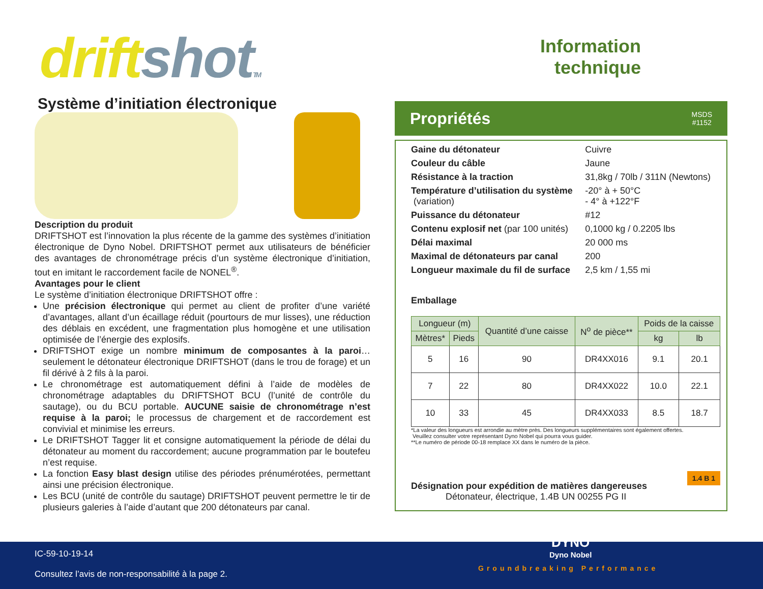drift shot TM
Système d’initiation électronique
Description du produit
DRIFTSHOT est l’innovation la plus récente de la gamme des systèmes d’initiation électronique de Dyno Nobel. DRIFTSHOT permet aux utilisateurs de bénéficier des avantages de chronométrage précis d’un système électronique d’initiation, tout en imitant le raccordement facile de NONEL<sup>®</sup>.
Avantages pour le client
Le système d’initiation électronique DRIFTSHOT offre :
Une précision électronique qui permet au client de profiter d’une variété d’avantages, allant d’un écaillage réduit (pourtours de mur lisses), une réduction des déblais en excédent, une fragmentation plus homogène et une utilisation optimisée de l’énergie des explosifs.
DRIFTSHOT exige un nombre minimum de composantes à la paroi… seulement le détonateur électronique DRIFTSHOT (dans le trou de forage) et un fil dérivé à 2 fils à la paroi.
Le chronométrage est automatiquement défini à l’aide de modèles de chronométrage adaptables du DRIFTSHOT BCU (l’unité de contrôle du sautage), ou du BCU portable. AUCUNE saisie de chronométrage n’est requise à la paroi; le processus de chargement et de raccordement est convivial et minimise les erreurs.
Le DRIFTSHOT Tagger lit et consigne automatiquement la période de délai du détonateur au moment du raccordement; aucune programmation par le boutefeu n’est requise.
La fonction Easy blast design utilise des périodes prénumérotées, permettant ainsi une précision électronique.
Les BCU (unité de contrôle du sautage) DRIFTSHOT peuvent permettre le tir de plusieurs galeries à l’aide d’autant que 200 détonateurs par canal.
Information
technique
Propriétés
MSDS
#1152
| Gaine du détonateur | Cuivre |
| Couleur du câble | Jaune |
| Résistance à la traction | 31,8kg / 70lb / 311N (Newtons) |
| Température d’utilisation du système (variation) | -20° à + 50°C - 4° à +122°F |
| Puissance du détonateur | #12 |
| Contenu explosif net (par 100 unités) | 0,1000 kg / 0.2205 lbs |
| Délai maximal | 20 000 ms |
| Maximal de détonateurs par canal | 200 |
| Longueur maximale du fil de surface | 2,5 km / 1,55 mi |
Emballage
| Longueur (m) | | Quantité d’une caisse | N<sup>o</sup> de pièce** | Poids de la caisse | |
| --- | --- | --- | --- | --- | --- |
| Mètres* | Pieds | | | kg | lb |
| 5 | 16 | 90 | DR4XX016 | 9.1 | 20.1 |
| 7 | 22 | 80 | DR4XX022 | 10.0 | 22.1 |
| 10 | 33 | 45 | DR4XX033 | 8.5 | 18.7 |
*La valeur des longueurs est arrondie au mètre près. Des longueurs supplémentaires sont également offertes.
Veuillez consulter votre représentant Dyno Nobel qui pourra vous guider.
**Le numéro de période 00-18 remplace XX dans le numéro de la pièce.
Désignation pour expédition de matières dangereuses
Détonateur, électrique, 1.4B UN 00255 PG II 1.4 B 1
IC-59-10-19-14
Consultez l’avis de non-responsabilité à la page 2.
DYNO
Dyno Nobel
Groundbreaking Performance